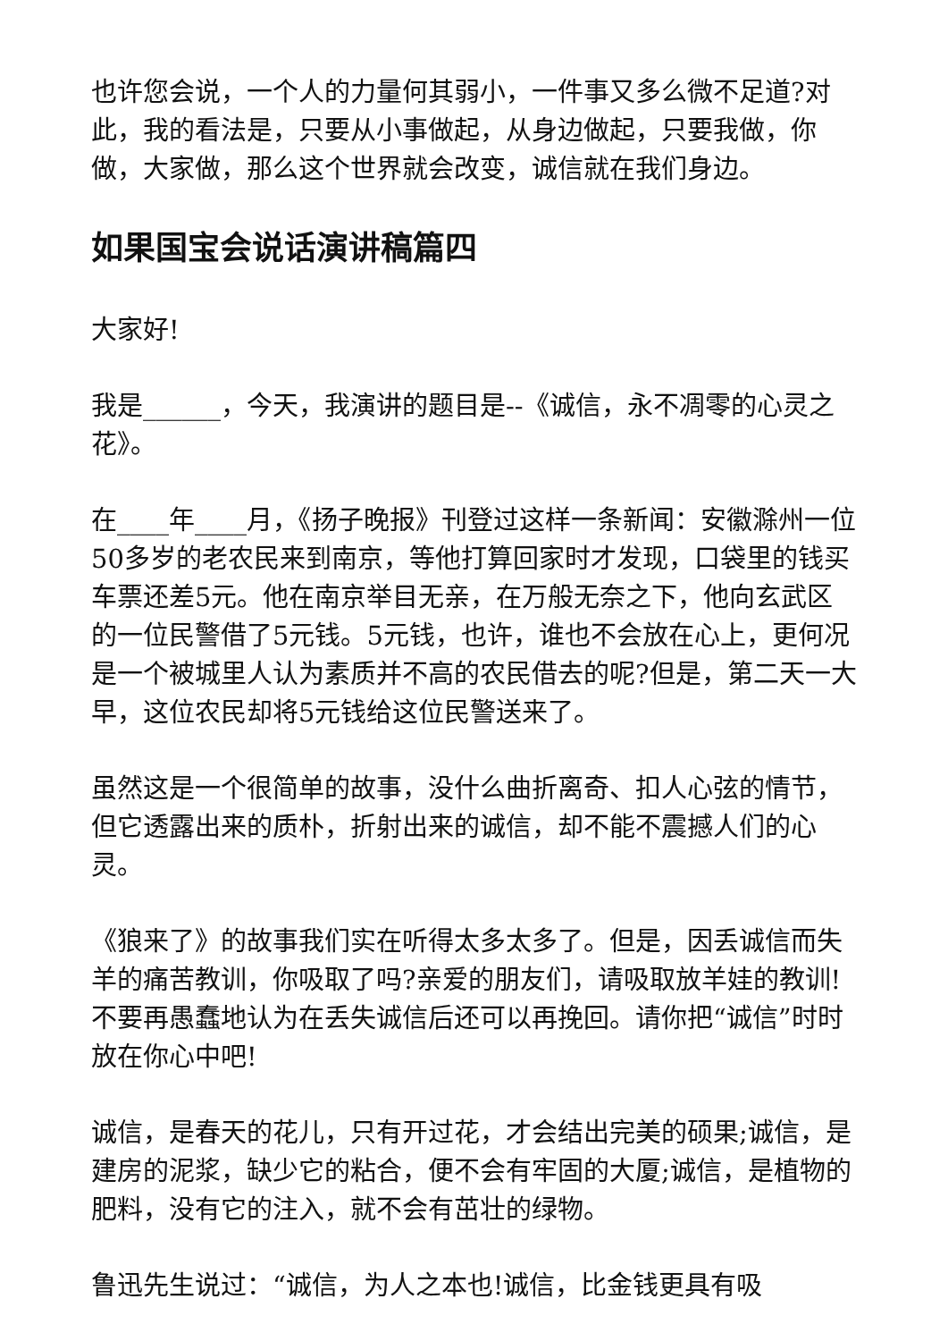也许您会说，一个人的力量何其弱小，一件事又多么微不足道?对此，我的看法是，只要从小事做起，从身边做起，只要我做，你做，大家做，那么这个世界就会改变，诚信就在我们身边。
如果国宝会说话演讲稿篇四
大家好!
我是______，今天，我演讲的题目是--《诚信，永不凋零的心灵之花》。
在____年____月，《扬子晚报》刊登过这样一条新闻：安徽滁州一位50多岁的老农民来到南京，等他打算回家时才发现，口袋里的钱买车票还差5元。他在南京举目无亲，在万般无奈之下，他向玄武区的一位民警借了5元钱。5元钱，也许，谁也不会放在心上，更何况是一个被城里人认为素质并不高的农民借去的呢?但是，第二天一大早，这位农民却将5元钱给这位民警送来了。
虽然这是一个很简单的故事，没什么曲折离奇、扣人心弦的情节，但它透露出来的质朴，折射出来的诚信，却不能不震撼人们的心灵。
《狼来了》的故事我们实在听得太多太多了。但是，因丢诚信而失羊的痛苦教训，你吸取了吗?亲爱的朋友们，请吸取放羊娃的教训!不要再愚蠢地认为在丢失诚信后还可以再挽回。请你把“诚信”时时放在你心中吧!
诚信，是春天的花儿，只有开过花，才会结出完美的硕果;诚信，是建房的泥浆，缺少它的粘合，便不会有牢固的大厦;诚信，是植物的肥料，没有它的注入，就不会有茁壮的绿物。
鲁迅先生说过：“诚信，为人之本也!诚信，比金钱更具有吸